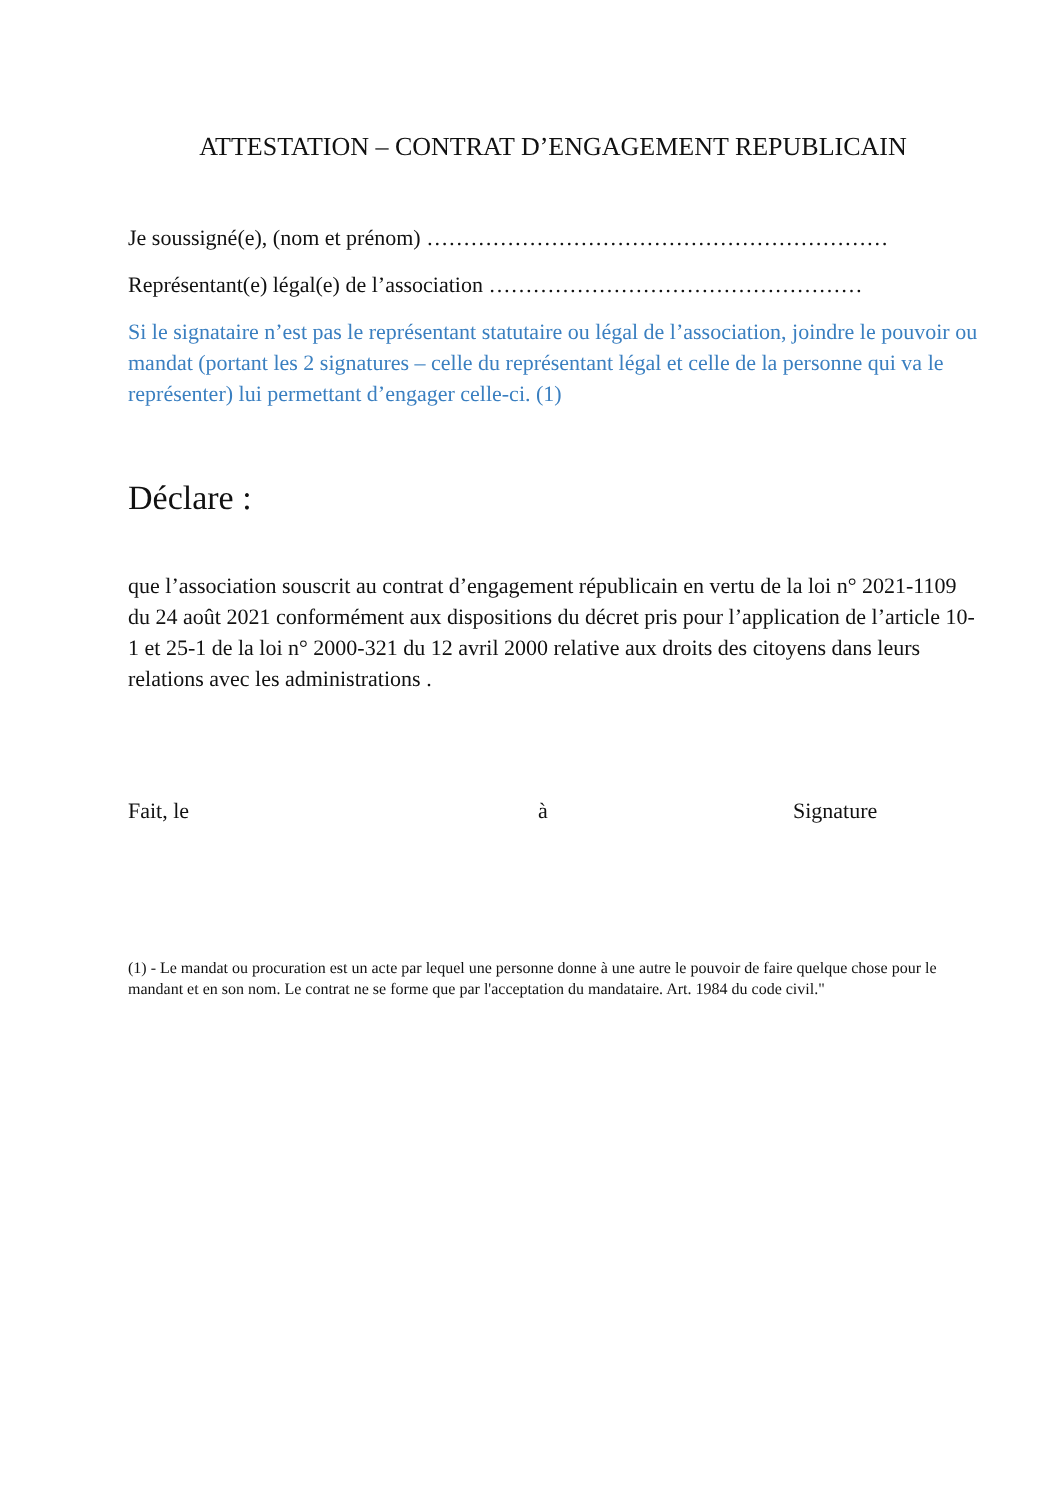ATTESTATION – CONTRAT D’ENGAGEMENT REPUBLICAIN
Je soussigné(e), (nom et prénom) ………………………………………………………
Représentant(e) légal(e) de l’association ……………………………………………
Si le signataire n’est pas le représentant statutaire ou légal de l’association, joindre le pouvoir ou mandat (portant les 2 signatures – celle du représentant légal et celle de la personne qui va le représenter) lui permettant d’engager celle-ci. (1)
Déclare :
que l’association souscrit au contrat d’engagement républicain en vertu de la loi n° 2021-1109 du 24 août 2021 conformément aux dispositions du décret pris pour l’application de l’article 10-1 et 25-1 de la loi n° 2000-321 du 12 avril 2000 relative aux droits des citoyens dans leurs relations avec les administrations .
Fait, le à Signature
(1) - Le mandat ou procuration est un acte par lequel une personne donne à une autre le pouvoir de faire quelque chose pour le mandant et en son nom. Le contrat ne se forme que par l'acceptation du mandataire. Art. 1984 du code civil."